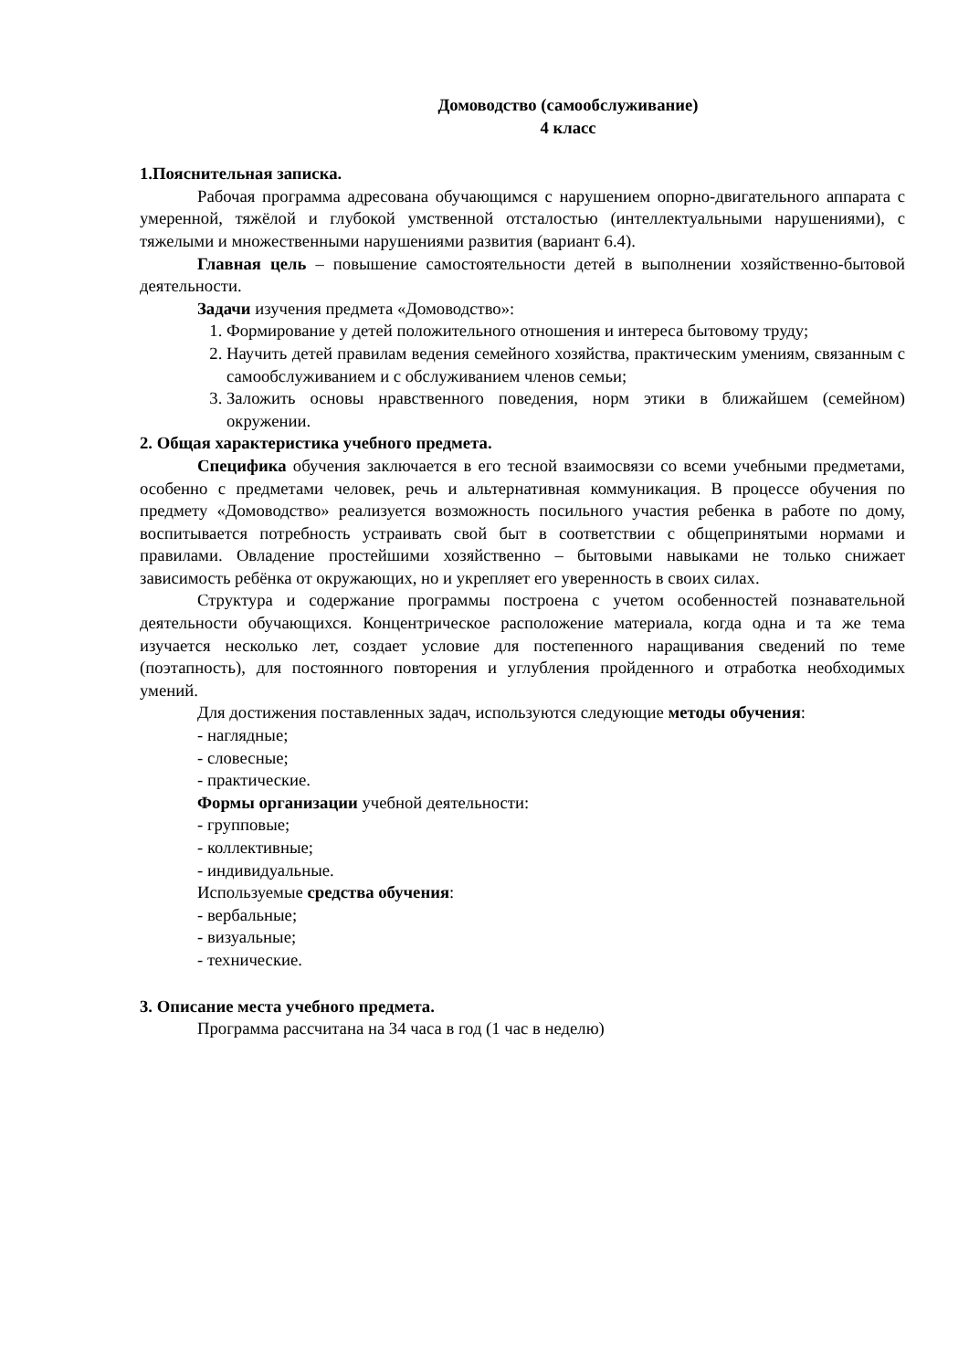Домоводство (самообслуживание)
4 класс
1.Пояснительная записка.
Рабочая программа адресована обучающимся с нарушением опорно-двигательного аппарата с умеренной, тяжёлой и глубокой умственной отсталостью (интеллектуальными нарушениями), с тяжелыми и множественными нарушениями развития (вариант 6.4).
Главная цель – повышение самостоятельности детей в выполнении хозяйственно-бытовой деятельности.
Задачи изучения предмета «Домоводство»:
1. Формирование у детей положительного отношения и интереса бытовому труду;
2. Научить детей правилам ведения семейного хозяйства, практическим умениям, связанным с самообслуживанием и с обслуживанием членов семьи;
3. Заложить основы нравственного поведения, норм этики в ближайшем (семейном) окружении.
2. Общая характеристика учебного предмета.
Специфика обучения заключается в его тесной взаимосвязи со всеми учебными предметами, особенно с предметами человек, речь и альтернативная коммуникация. В процессе обучения по предмету «Домоводство» реализуется возможность посильного участия ребенка в работе по дому, воспитывается потребность устраивать свой быт в соответствии с общепринятыми нормами и правилами. Овладение простейшими хозяйственно – бытовыми навыками не только снижает зависимость ребёнка от окружающих, но и укрепляет его уверенность в своих силах.
Структура и содержание программы построена с учетом особенностей познавательной деятельности обучающихся. Концентрическое расположение материала, когда одна и та же тема изучается несколько лет, создает условие для постепенного наращивания сведений по теме (поэтапность), для постоянного повторения и углубления пройденного и отработка необходимых умений.
Для достижения поставленных задач, используются следующие методы обучения:
- наглядные;
- словесные;
- практические.
Формы организации учебной деятельности:
- групповые;
- коллективные;
- индивидуальные.
Используемые средства обучения:
- вербальные;
- визуальные;
- технические.
3. Описание места учебного предмета.
Программа рассчитана на 34 часа в год (1 час в неделю)